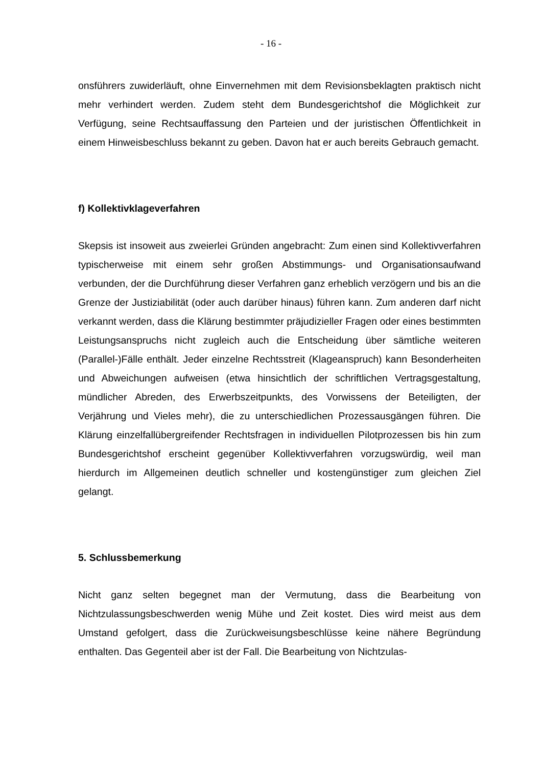- 16 -
onsführers zuwiderläuft, ohne Einvernehmen mit dem Revisionsbeklagten praktisch nicht mehr verhindert werden. Zudem steht dem Bundesgerichtshof die Möglichkeit zur Verfügung, seine Rechtsauffassung den Parteien und der juristischen Öffentlichkeit in einem Hinweisbeschluss bekannt zu geben. Davon hat er auch bereits Gebrauch gemacht.
f) Kollektivklageverfahren
Skepsis ist insoweit aus zweierlei Gründen angebracht: Zum einen sind Kollektivverfahren typischerweise mit einem sehr großen Abstimmungs- und Organisationsaufwand verbunden, der die Durchführung dieser Verfahren ganz erheblich verzögern und bis an die Grenze der Justiziabilität (oder auch darüber hinaus) führen kann. Zum anderen darf nicht verkannt werden, dass die Klärung bestimmter präjudizieller Fragen oder eines bestimmten Leistungsanspruchs nicht zugleich auch die Entscheidung über sämtliche weiteren (Parallel-)Fälle enthält. Jeder einzelne Rechtsstreit (Klageanspruch) kann Besonderheiten und Abweichungen aufweisen (etwa hinsichtlich der schriftlichen Vertragsgestaltung, mündlicher Abreden, des Erwerbszeitpunkts, des Vorwissens der Beteiligten, der Verjährung und Vieles mehr), die zu unterschiedlichen Prozessausgängen führen. Die Klärung einzelfallübergreifender Rechtsfragen in individuellen Pilotprozessen bis hin zum Bundesgerichtshof erscheint gegenüber Kollektivverfahren vorzugswürdig, weil man hierdurch im Allgemeinen deutlich schneller und kostengünstiger zum gleichen Ziel gelangt.
5. Schlussbemerkung
Nicht ganz selten begegnet man der Vermutung, dass die Bearbeitung von Nichtzulassungsbeschwerden wenig Mühe und Zeit kostet. Dies wird meist aus dem Umstand gefolgert, dass die Zurückweisungsbeschlüsse keine nähere Begründung enthalten. Das Gegenteil aber ist der Fall. Die Bearbeitung von Nichtzulas-